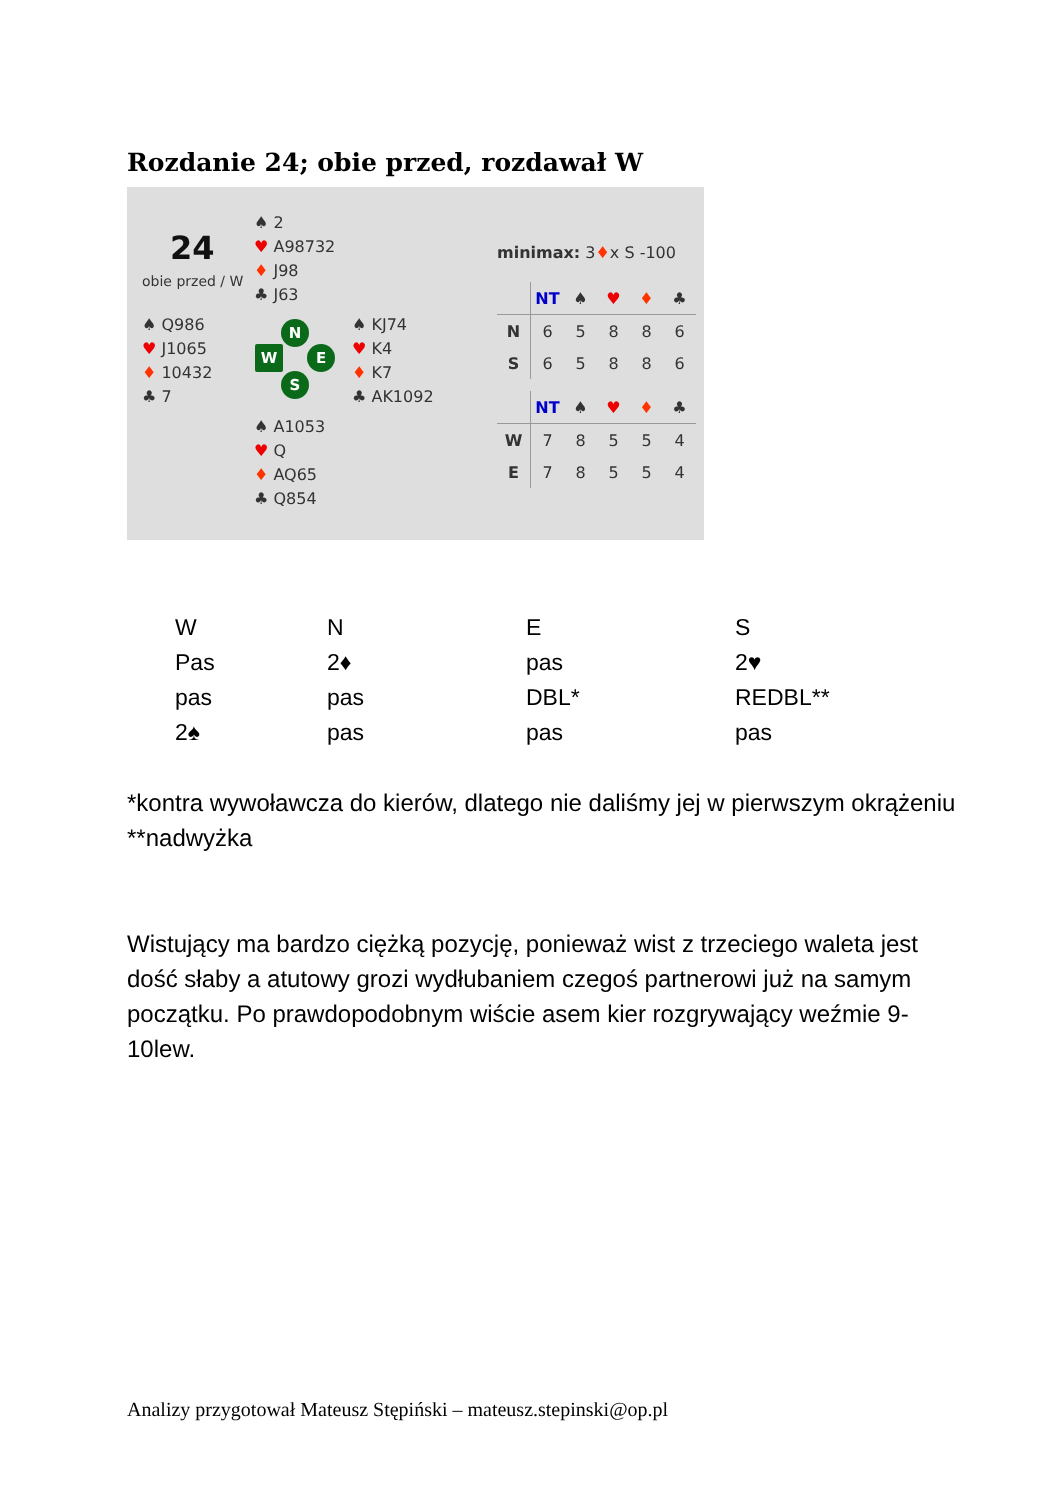Rozdanie 24; obie przed, rozdawał W
24
obie przed / W
♠ 2
♥ A98732
♦ J98
♣ J63
♠ Q986
♥ J1065
♦ 10432
♣ 7
♠ KJ74
♥ K4
♦ K7
♣ AK1092
♠ A1053
♥ Q
♦ AQ65
♣ Q854
N
W E
S
minimax: 3♦x S -100
| | NT | ♠ | ♥ | ♦ | ♣ |
| N | 6 | 5 | 8 | 8 | 6 |
| S | 6 | 5 | 8 | 8 | 6 |
| | NT | ♠ | ♥ | ♦ | ♣ |
| W | 7 | 8 | 5 | 5 | 4 |
| E | 7 | 8 | 5 | 5 | 4 |
| W | N | E | S |
| Pas | 2♦ | pas | 2♥ |
| pas | pas | DBL* | REDBL** |
| 2♠ | pas | pas | pas |
*kontra wywoławcza do kierów, dlatego nie daliśmy jej w pierwszym okrążeniu
**nadwyżka
Wistujący ma bardzo ciężką pozycję, ponieważ wist z trzeciego waleta jest dość słaby a atutowy grozi wydłubaniem czegoś partnerowi już na samym początku. Po prawdopodobnym wiście asem kier rozgrywający weźmie 9-10lew.
Analizy przygotował Mateusz Stępiński – mateusz.stepinski@op.pl